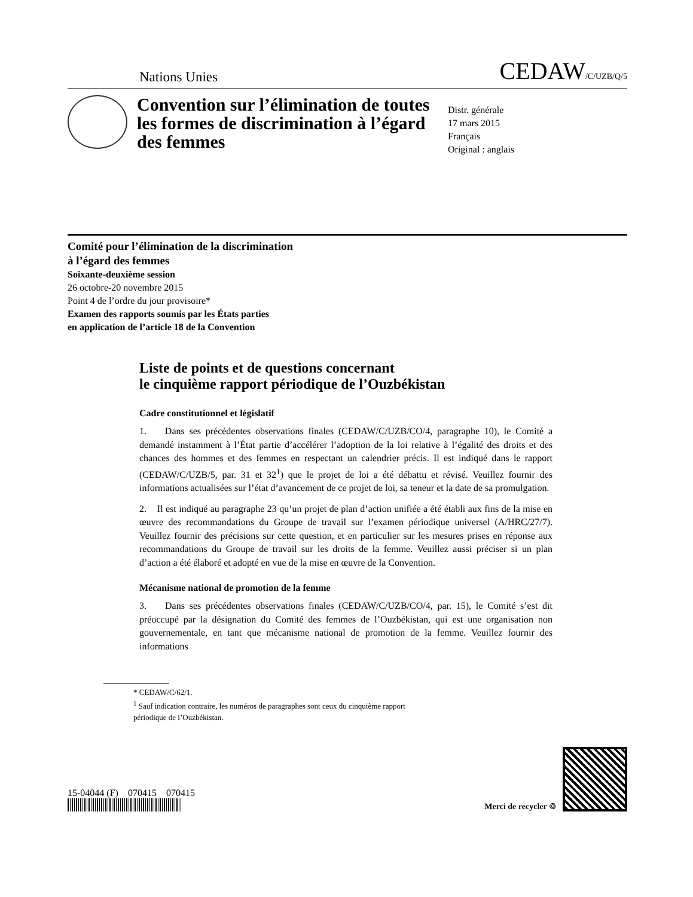Nations Unies CEDAW/C/UZB/Q/5
Convention sur l’élimination de toutes les formes de discrimination à l’égard des femmes
Distr. générale
17 mars 2015
Français
Original : anglais
Comité pour l’élimination de la discrimination
à l’égard des femmes
Soixante-deuxième session
26 octobre-20 novembre 2015
Point 4 de l’ordre du jour provisoire*
Examen des rapports soumis par les États parties
en application de l’article 18 de la Convention
Liste de points et de questions concernant
le cinquième rapport périodique de l’Ouzbékistan
Cadre constitutionnel et législatif
1. Dans ses précédentes observations finales (CEDAW/C/UZB/CO/4, paragraphe 10), le Comité a demandé instamment à l’État partie d’accélérer l’adoption de la loi relative à l’égalité des droits et des chances des hommes et des femmes en respectant un calendrier précis. Il est indiqué dans le rapport (CEDAW/C/UZB/5, par. 31 et 32<sup>1</sup>) que le projet de loi a été débattu et révisé. Veuillez fournir des informations actualisées sur l’état d’avancement de ce projet de loi, sa teneur et la date de sa promulgation.
2. Il est indiqué au paragraphe 23 qu’un projet de plan d’action unifiée a été établi aux fins de la mise en œuvre des recommandations du Groupe de travail sur l’examen périodique universel (A/HRC/27/7). Veuillez fournir des précisions sur cette question, et en particulier sur les mesures prises en réponse aux recommandations du Groupe de travail sur les droits de la femme. Veuillez aussi préciser si un plan d’action a été élaboré et adopté en vue de la mise en œuvre de la Convention.
Mécanisme national de promotion de la femme
3. Dans ses précédentes observations finales (CEDAW/C/UZB/CO/4, par. 15), le Comité s’est dit préoccupé par la désignation du Comité des femmes de l’Ouzbékistan, qui est une organisation non gouvernementale, en tant que mécanisme national de promotion de la femme. Veuillez fournir des informations
* CEDAW/C/62/1.
<sup>1</sup> Sauf indication contraire, les numéros de paragraphes sont ceux du cinquième rapport
périodique de l’Ouzbékistan.
15-04044 (F) 070415 070415
Merci de recycler ♲